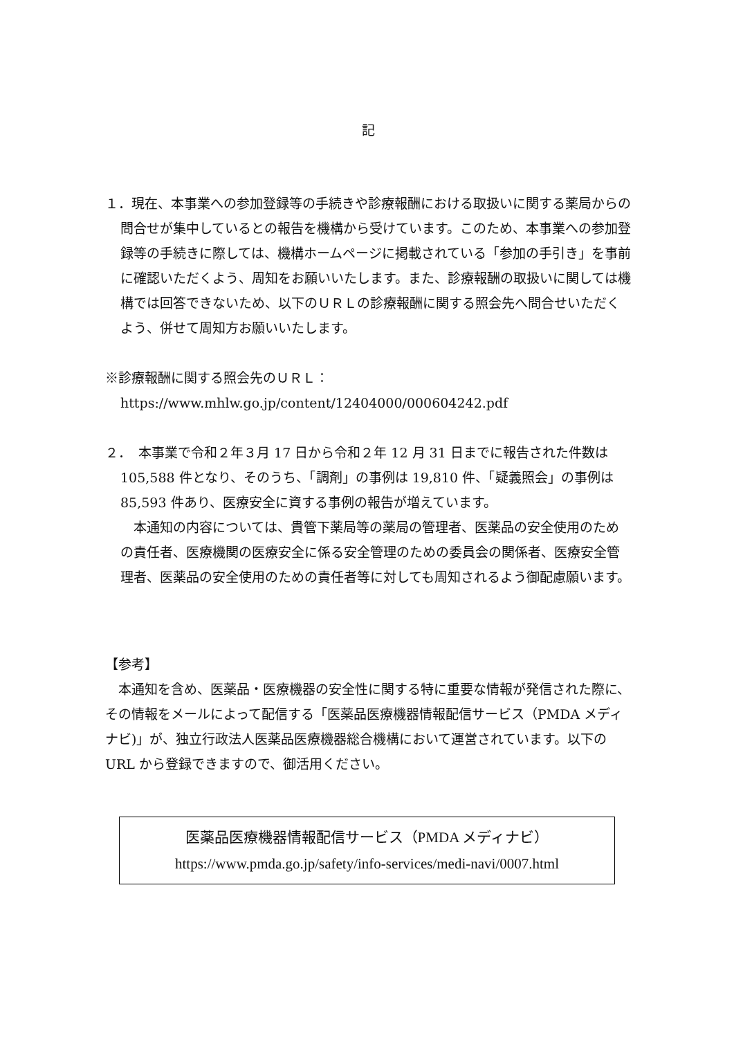記
１．現在、本事業への参加登録等の手続きや診療報酬における取扱いに関する薬局からの問合せが集中しているとの報告を機構から受けています。このため、本事業への参加登録等の手続きに際しては、機構ホームページに掲載されている「参加の手引き」を事前に確認いただくよう、周知をお願いいたします。また、診療報酬の取扱いに関しては機構では回答できないため、以下のＵＲＬの診療報酬に関する照会先へ問合せいただくよう、併せて周知方お願いいたします。
※診療報酬に関する照会先のＵＲＬ：
https://www.mhlw.go.jp/content/12404000/000604242.pdf
２．　本事業で令和２年３月 17 日から令和２年 12 月 31 日までに報告された件数は 105,588 件となり、そのうち、「調剤」の事例は 19,810 件、「疑義照会」の事例は 85,593 件あり、医療安全に資する事例の報告が増えています。
　本通知の内容については、貴管下薬局等の薬局の管理者、医薬品の安全使用のための責任者、医療機関の医療安全に係る安全管理のための委員会の関係者、医療安全管理者、医薬品の安全使用のための責任者等に対しても周知されるよう御配慮願います。
【参考】
　本通知を含め、医薬品・医療機器の安全性に関する特に重要な情報が発信された際に、その情報をメールによって配信する「医薬品医療機器情報配信サービス（PMDA メディナビ)」が、独立行政法人医薬品医療機器総合機構において運営されています。以下の URL から登録できますので、御活用ください。
医薬品医療機器情報配信サービス（PMDA メディナビ）
https://www.pmda.go.jp/safety/info-services/medi-navi/0007.html